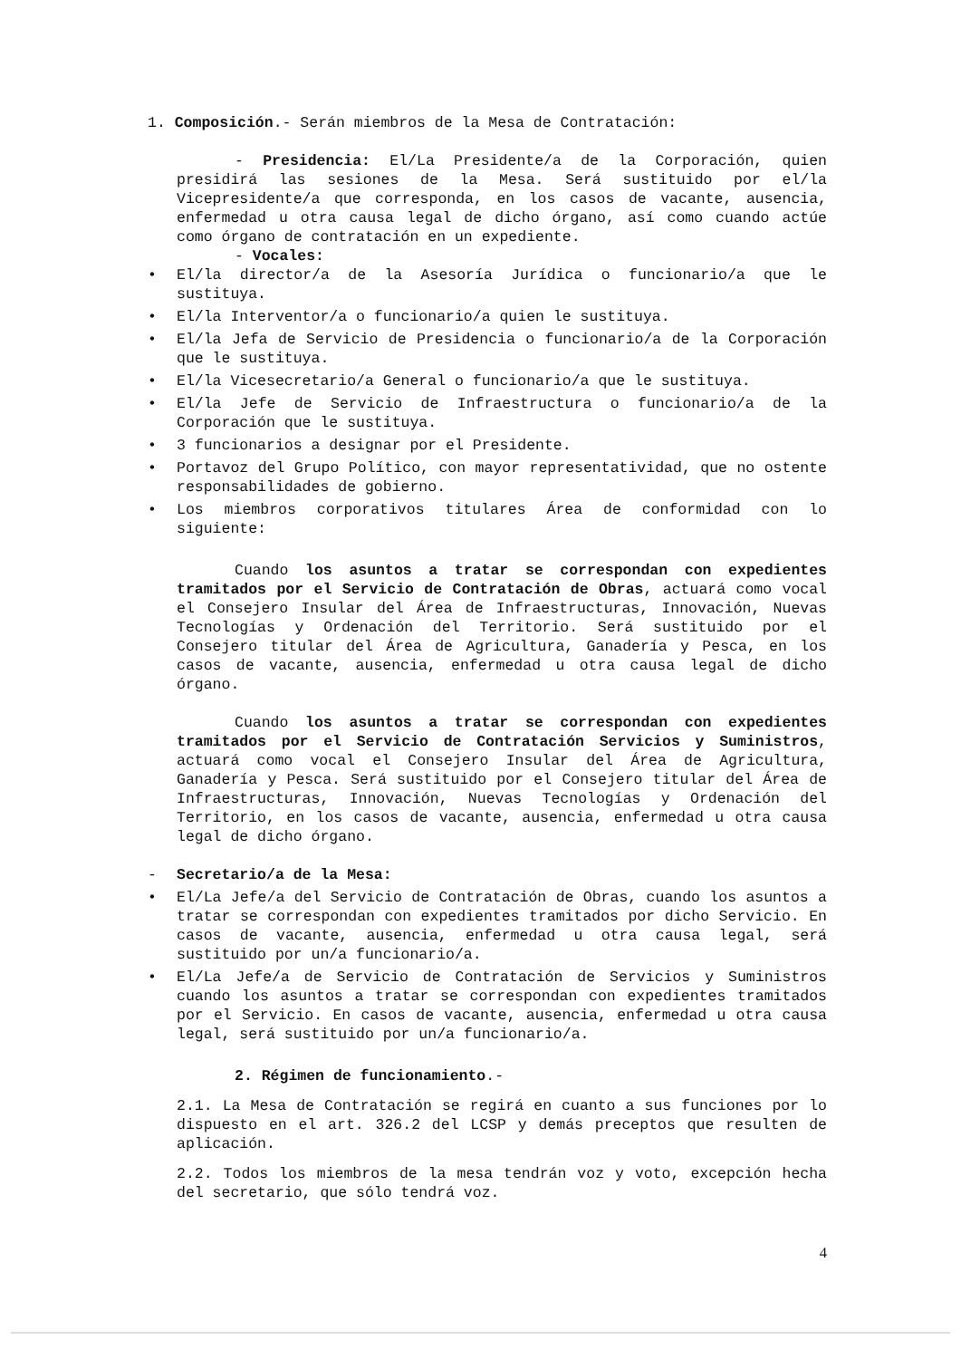1. Composición.- Serán miembros de la Mesa de Contratación:
- Presidencia: El/La Presidente/a de la Corporación, quien presidirá las sesiones de la Mesa. Será sustituido por el/la Vicepresidente/a que corresponda, en los casos de vacante, ausencia, enfermedad u otra causa legal de dicho órgano, así como cuando actúe como órgano de contratación en un expediente.
- Vocales:
• El/la director/a de la Asesoría Jurídica o funcionario/a que le sustituya.
• El/la Interventor/a o funcionario/a quien le sustituya.
• El/la Jefa de Servicio de Presidencia o funcionario/a de la Corporación que le sustituya.
• El/la Vicesecretario/a General o funcionario/a que le sustituya.
• El/la Jefe de Servicio de Infraestructura o funcionario/a de la Corporación que le sustituya.
• 3 funcionarios a designar por el Presidente.
• Portavoz del Grupo Político, con mayor representatividad, que no ostente responsabilidades de gobierno.
• Los miembros corporativos titulares Área de conformidad con lo siguiente:
Cuando los asuntos a tratar se correspondan con expedientes tramitados por el Servicio de Contratación de Obras, actuará como vocal el Consejero Insular del Área de Infraestructuras, Innovación, Nuevas Tecnologías y Ordenación del Territorio. Será sustituido por el Consejero titular del Área de Agricultura, Ganadería y Pesca, en los casos de vacante, ausencia, enfermedad u otra causa legal de dicho órgano.
Cuando los asuntos a tratar se correspondan con expedientes tramitados por el Servicio de Contratación Servicios y Suministros, actuará como vocal el Consejero Insular del Área de Agricultura, Ganadería y Pesca. Será sustituido por el Consejero titular del Área de Infraestructuras, Innovación, Nuevas Tecnologías y Ordenación del Territorio, en los casos de vacante, ausencia, enfermedad u otra causa legal de dicho órgano.
- Secretario/a de la Mesa:
• El/La Jefe/a del Servicio de Contratación de Obras, cuando los asuntos a tratar se correspondan con expedientes tramitados por dicho Servicio. En casos de vacante, ausencia, enfermedad u otra causa legal, será sustituido por un/a funcionario/a.
• El/La Jefe/a de Servicio de Contratación de Servicios y Suministros cuando los asuntos a tratar se correspondan con expedientes tramitados por el Servicio. En casos de vacante, ausencia, enfermedad u otra causa legal, será sustituido por un/a funcionario/a.
2. Régimen de funcionamiento.-
2.1. La Mesa de Contratación se regirá en cuanto a sus funciones por lo dispuesto en el art. 326.2 del LCSP y demás preceptos que resulten de aplicación.
2.2. Todos los miembros de la mesa tendrán voz y voto, excepción hecha del secretario, que sólo tendrá voz.
4